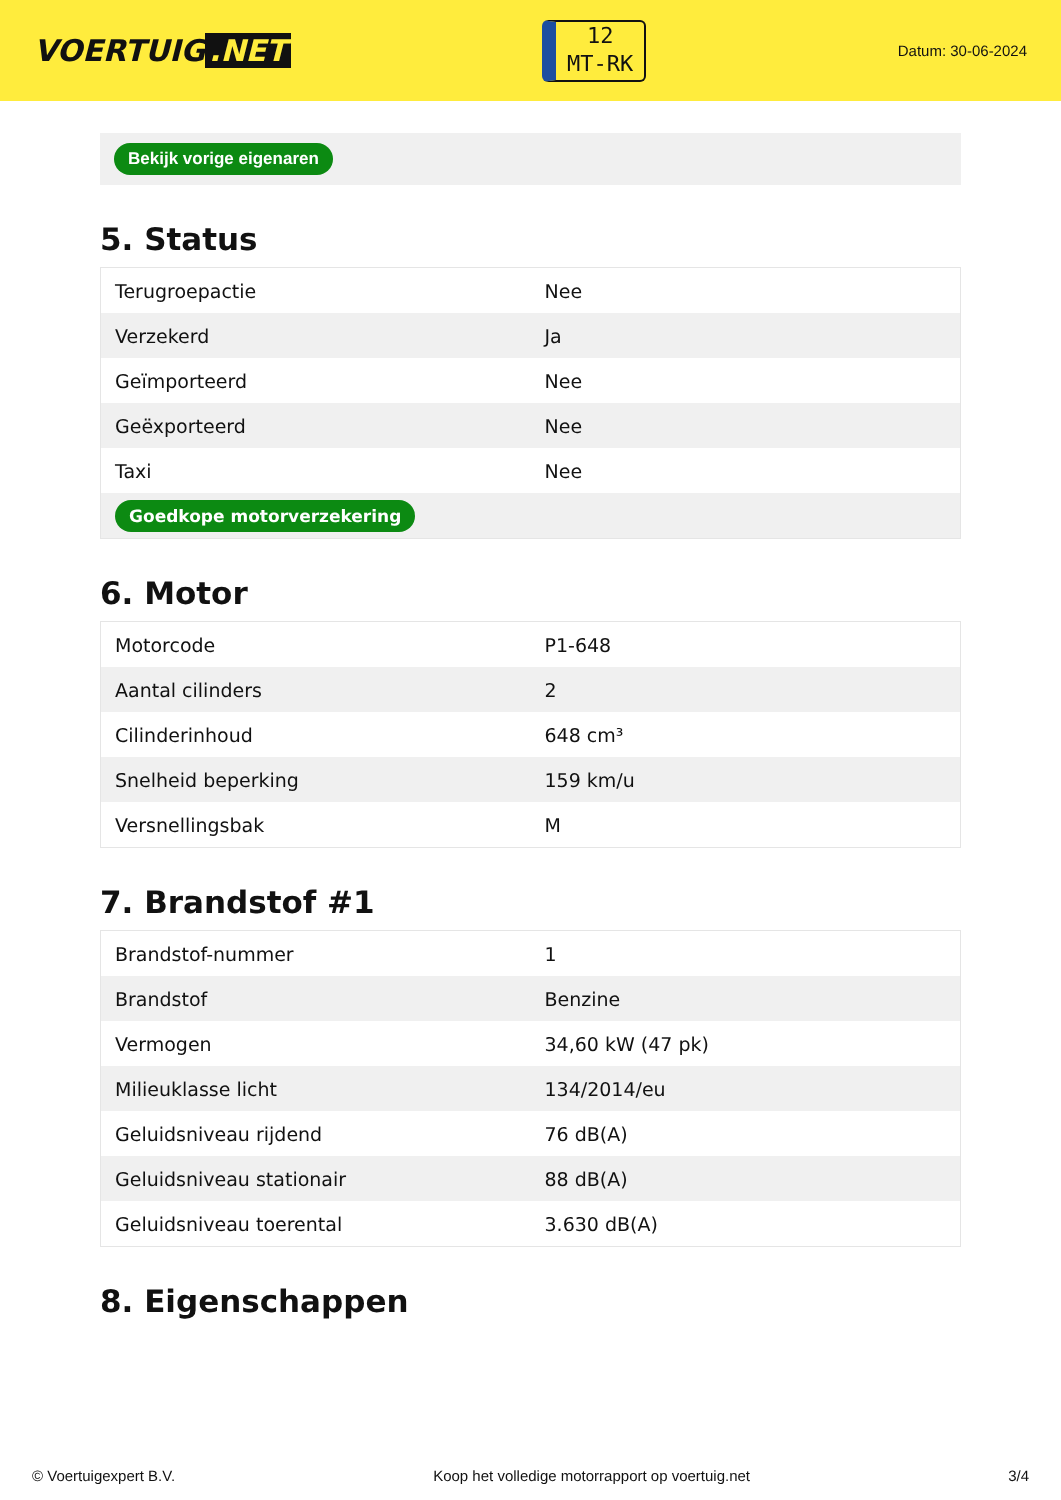VOERTUIG.NET
12
MT-RK
Datum: 30-06-2024
Bekijk vorige eigenaren
5. Status
| Terugroepactie | Nee |
| Verzekerd | Ja |
| Geïmporteerd | Nee |
| Geëxporteerd | Nee |
| Taxi | Nee |
| Goedkope motorverzekering | |
6. Motor
| Motorcode | P1-648 |
| Aantal cilinders | 2 |
| Cilinderinhoud | 648 cm³ |
| Snelheid beperking | 159 km/u |
| Versnellingsbak | M |
7. Brandstof #1
| Brandstof-nummer | 1 |
| Brandstof | Benzine |
| Vermogen | 34,60 kW (47 pk) |
| Milieuklasse licht | 134/2014/eu |
| Geluidsniveau rijdend | 76 dB(A) |
| Geluidsniveau stationair | 88 dB(A) |
| Geluidsniveau toerental | 3.630 dB(A) |
8. Eigenschappen
© Voertuigexpert B.V. Koop het volledige motorrapport op voertuig.net 3/4